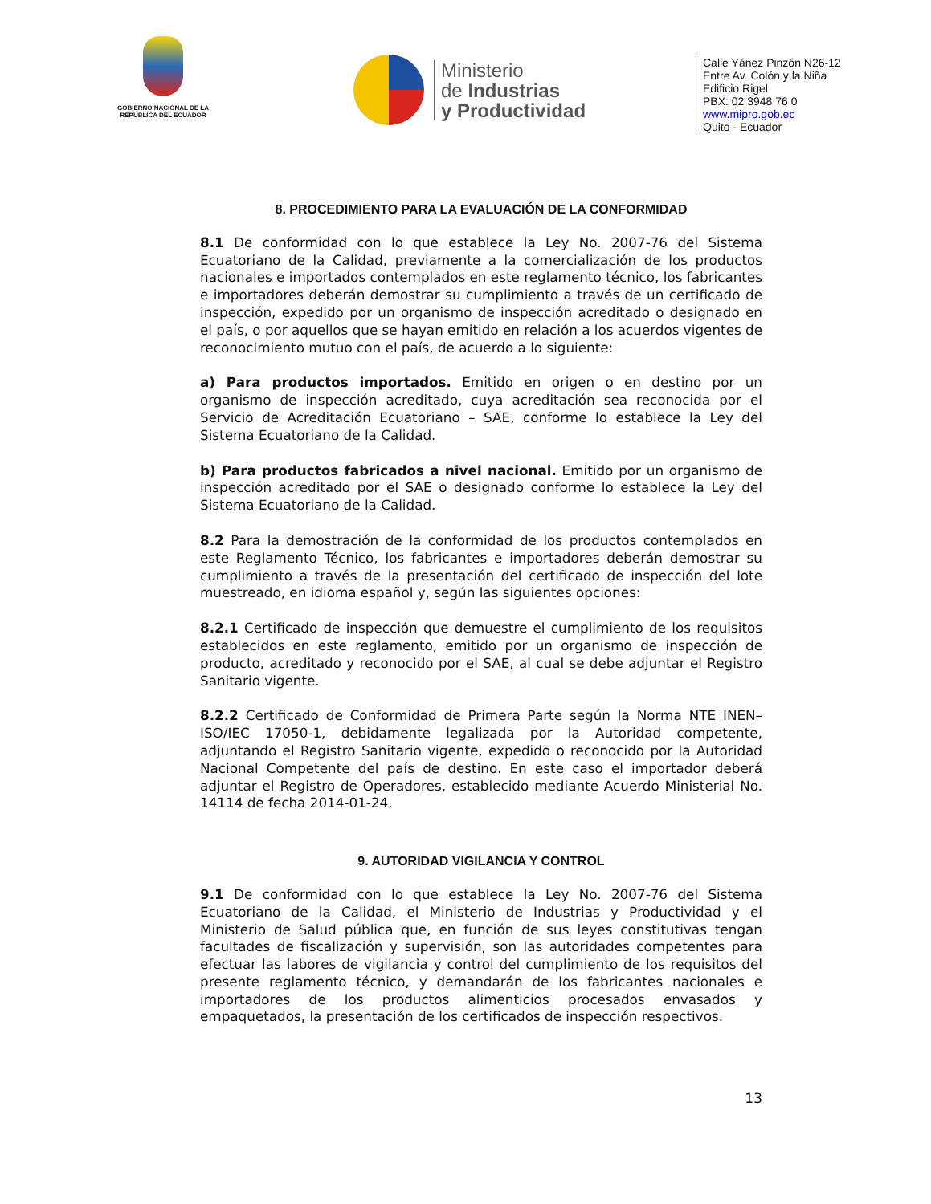GOBIERNO NACIONAL DE LA REPÚBLICA DEL ECUADOR
Ministerio
de Industrias
y Productividad
Calle Yánez Pinzón N26-12
Entre Av. Colón y la Niña
Edificio Rigel
PBX: 02 3948 76 0
www.mipro.gob.ec
Quito - Ecuador
8. PROCEDIMIENTO PARA LA EVALUACIÓN DE LA CONFORMIDAD
8.1 De conformidad con lo que establece la Ley No. 2007-76 del Sistema Ecuatoriano de la Calidad, previamente a la comercialización de los productos nacionales e importados contemplados en este reglamento técnico, los fabricantes e importadores deberán demostrar su cumplimiento a través de un certificado de inspección, expedido por un organismo de inspección acreditado o designado en el país, o por aquellos que se hayan emitido en relación a los acuerdos vigentes de reconocimiento mutuo con el país, de acuerdo a lo siguiente:
a) Para productos importados. Emitido en origen o en destino por un organismo de inspección acreditado, cuya acreditación sea reconocida por el Servicio de Acreditación Ecuatoriano – SAE, conforme lo establece la Ley del Sistema Ecuatoriano de la Calidad.
b) Para productos fabricados a nivel nacional. Emitido por un organismo de inspección acreditado por el SAE o designado conforme lo establece la Ley del Sistema Ecuatoriano de la Calidad.
8.2 Para la demostración de la conformidad de los productos contemplados en este Reglamento Técnico, los fabricantes e importadores deberán demostrar su cumplimiento a través de la presentación del certificado de inspección del lote muestreado, en idioma español y, según las siguientes opciones:
8.2.1 Certificado de inspección que demuestre el cumplimiento de los requisitos establecidos en este reglamento, emitido por un organismo de inspección de producto, acreditado y reconocido por el SAE, al cual se debe adjuntar el Registro Sanitario vigente.
8.2.2 Certificado de Conformidad de Primera Parte según la Norma NTE INEN–ISO/IEC 17050-1, debidamente legalizada por la Autoridad competente, adjuntando el Registro Sanitario vigente, expedido o reconocido por la Autoridad Nacional Competente del país de destino. En este caso el importador deberá adjuntar el Registro de Operadores, establecido mediante Acuerdo Ministerial No. 14114 de fecha 2014-01-24.
9. AUTORIDAD VIGILANCIA Y CONTROL
9.1 De conformidad con lo que establece la Ley No. 2007-76 del Sistema Ecuatoriano de la Calidad, el Ministerio de Industrias y Productividad y el Ministerio de Salud pública que, en función de sus leyes constitutivas tengan facultades de fiscalización y supervisión, son las autoridades competentes para efectuar las labores de vigilancia y control del cumplimiento de los requisitos del presente reglamento técnico, y demandarán de los fabricantes nacionales e importadores de los productos alimenticios procesados envasados y empaquetados, la presentación de los certificados de inspección respectivos.
13